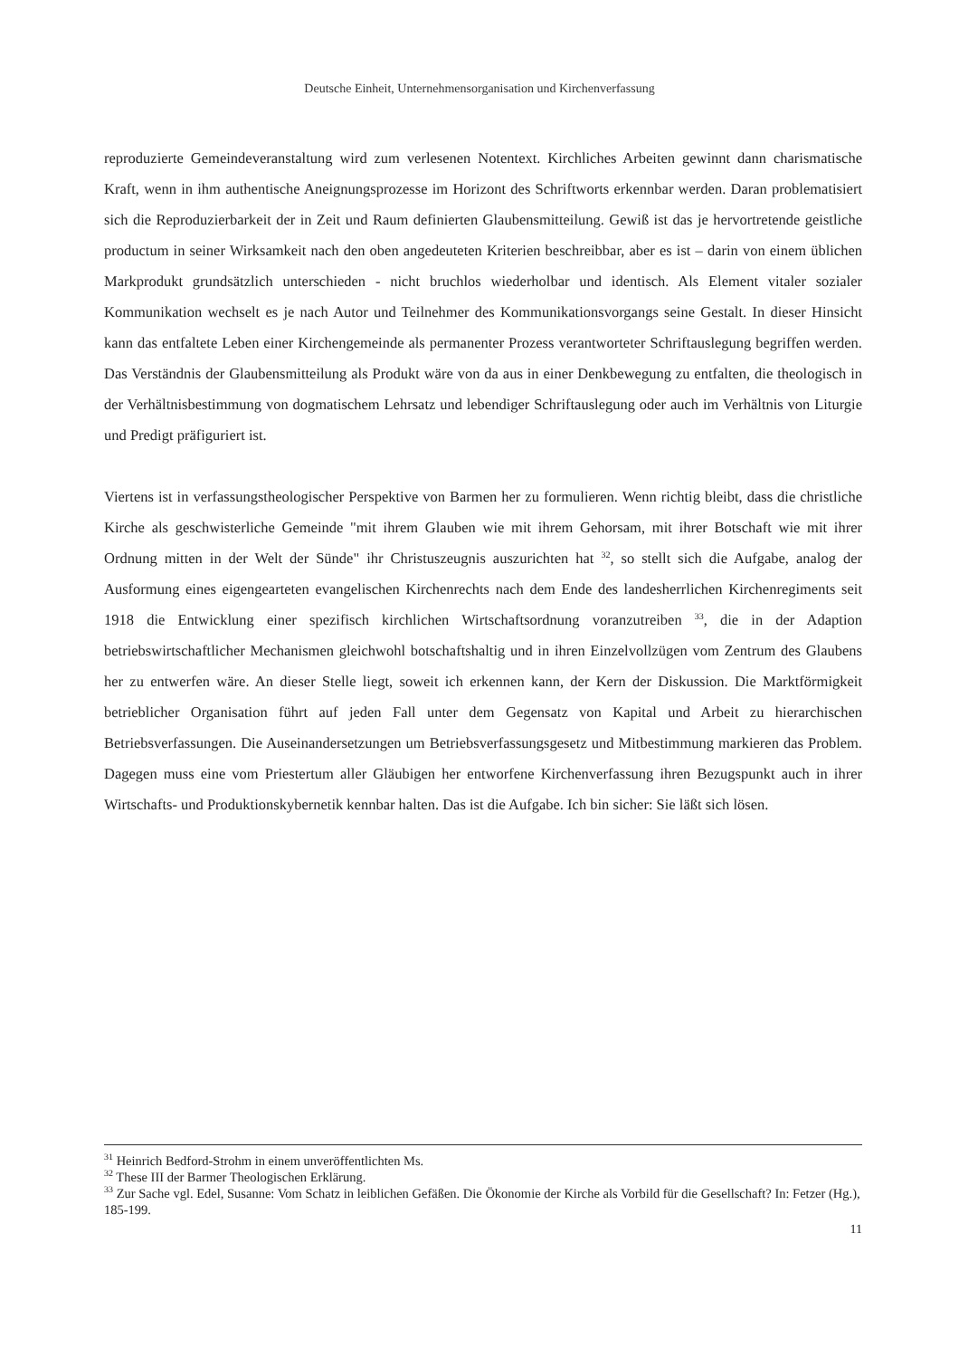Deutsche Einheit, Unternehmensorganisation und Kirchenverfassung
reproduzierte Gemeindeveranstaltung wird zum verlesenen Notentext. Kirchliches Arbeiten gewinnt dann charismatische Kraft, wenn in ihm authentische Aneignungsprozesse im Horizont des Schriftworts erkennbar werden. Daran problematisiert sich die Reproduzierbarkeit der in Zeit und Raum definierten Glaubensmitteilung. Gewiß ist das je hervortretende geistliche productum in seiner Wirksamkeit nach den oben angedeuteten Kriterien beschreibbar, aber es ist – darin von einem üblichen Markprodukt grundsätzlich unterschieden - nicht bruchlos wiederholbar und identisch. Als Element vitaler sozialer Kommunikation wechselt es je nach Autor und Teilnehmer des Kommunikationsvorgangs seine Gestalt. In dieser Hinsicht kann das entfaltete Leben einer Kirchengemeinde als permanenter Prozess verantworteter Schriftauslegung begriffen werden. Das Verständnis der Glaubensmitteilung als Produkt wäre von da aus in einer Denkbewegung zu entfalten, die theologisch in der Verhältnisbestimmung von dogmatischem Lehrsatz und lebendiger Schriftauslegung oder auch im Verhältnis von Liturgie und Predigt präfiguriert ist.
Viertens ist in verfassungstheologischer Perspektive von Barmen her zu formulieren. Wenn richtig bleibt, dass die christliche Kirche als geschwisterliche Gemeinde "mit ihrem Glauben wie mit ihrem Gehorsam, mit ihrer Botschaft wie mit ihrer Ordnung mitten in der Welt der Sünde" ihr Christuszeugnis auszurichten hat <sup>32</sup>, so stellt sich die Aufgabe, analog der Ausformung eines eigengearteten evangelischen Kirchenrechts nach dem Ende des landesherrlichen Kirchenregiments seit 1918 die Entwicklung einer spezifisch kirchlichen Wirtschaftsordnung voranzutreiben <sup>33</sup>, die in der Adaption betriebswirtschaftlicher Mechanismen gleichwohl botschaftshaltig und in ihren Einzelvollzügen vom Zentrum des Glaubens her zu entwerfen wäre. An dieser Stelle liegt, soweit ich erkennen kann, der Kern der Diskussion. Die Marktförmigkeit betrieblicher Organisation führt auf jeden Fall unter dem Gegensatz von Kapital und Arbeit zu hierarchischen Betriebsverfassungen. Die Auseinandersetzungen um Betriebsverfassungsgesetz und Mitbestimmung markieren das Problem. Dagegen muss eine vom Priestertum aller Gläubigen her entworfene Kirchenverfassung ihren Bezugspunkt auch in ihrer Wirtschafts- und Produktionskybernetik kennbar halten. Das ist die Aufgabe. Ich bin sicher: Sie läßt sich lösen.
<sup>31</sup> Heinrich Bedford-Strohm in einem unveröffentlichten Ms.
<sup>32</sup> These III der Barmer Theologischen Erklärung.
<sup>33</sup> Zur Sache vgl. Edel, Susanne: Vom Schatz in leiblichen Gefäßen. Die Ökonomie der Kirche als Vorbild für die Gesellschaft? In: Fetzer (Hg.), 185-199.
11